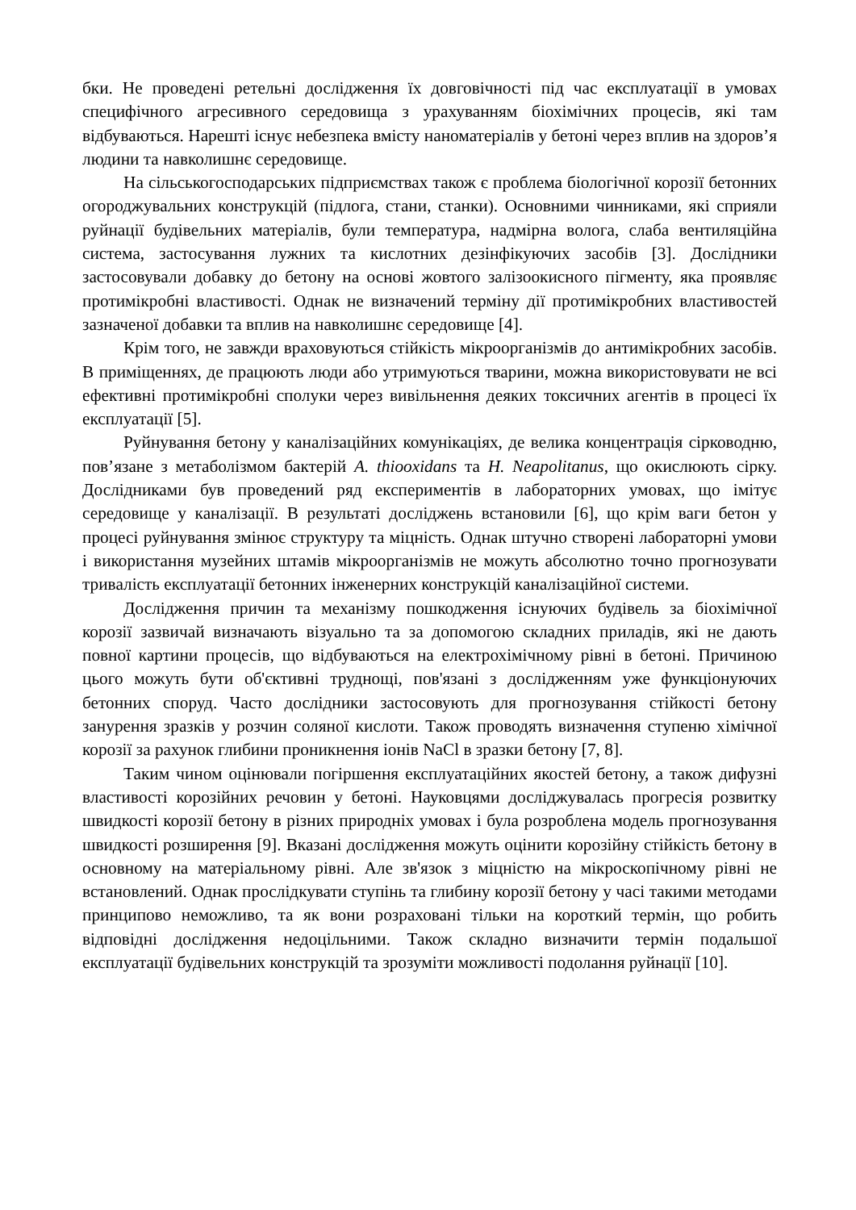бки. Не проведені ретельні дослідження їх довговічності під час експлуатації в умовах специфічного агресивного середовища з урахуванням біохімічних процесів, які там відбуваються. Нарешті існує небезпека вмісту наноматеріалів у бетоні через вплив на здоров’я людини та навколишнє середовище.
На сільськогосподарських підприємствах також є проблема біологічної корозії бетонних огороджувальних конструкцій (підлога, стани, станки). Основними чинниками, які сприяли руйнації будівельних матеріалів, були температура, надмірна волога, слаба вентиляційна система, застосування лужних та кислотних дезінфікуючих засобів [3]. Дослідники застосовували добавку до бетону на основі жовтого залізоокисного пігменту, яка проявляє протимікробні властивості. Однак не визначений терміну дії протимікробних властивостей зазначеної добавки та вплив на навколишнє середовище [4].
Крім того, не завжди враховуються стійкість мікроорганізмів до антимікробних засобів. В приміщеннях, де працюють люди або утримуються тварини, можна використовувати не всі ефективні протимікробні сполуки через вивільнення деяких токсичних агентів в процесі їх експлуатації [5].
Руйнування бетону у каналізаційних комунікаціях, де велика концентрація сірководню, пов’язане з метаболізмом бактерій A. thiooxidans та H. Neapolitanus, що окислюють сірку. Дослідниками був проведений ряд експериментів в лабораторних умовах, що імітує середовище у каналізації. В результаті досліджень встановили [6], що крім ваги бетон у процесі руйнування змінює структуру та міцність. Однак штучно створені лабораторні умови і використання музейних штамів мікроорганізмів не можуть абсолютно точно прогнозувати тривалість експлуатації бетонних інженерних конструкцій каналізаційної системи.
Дослідження причин та механізму пошкодження існуючих будівель за біохімічної корозії зазвичай визначають візуально та за допомогою складних приладів, які не дають повної картини процесів, що відбуваються на електрохімічному рівні в бетоні. Причиною цього можуть бути об'єктивні труднощі, пов'язані з дослідженням уже функціонуючих бетонних споруд. Часто дослідники застосовують для прогнозування стійкості бетону занурення зразків у розчин соляної кислоти. Також проводять визначення ступеню хімічної корозії за рахунок глибини проникнення іонів NaCl в зразки бетону [7, 8].
Таким чином оцінювали погіршення експлуатаційних якостей бетону, а також дифузні властивості корозійних речовин у бетоні. Науковцями досліджувалась прогресія розвитку швидкості корозії бетону в різних природніх умовах і була розроблена модель прогнозування швидкості розширення [9]. Вказані дослідження можуть оцінити корозійну стійкість бетону в основному на матеріальному рівні. Але зв'язок з міцністю на мікроскопічному рівні не встановлений. Однак прослідкувати ступінь та глибину корозії бетону у часі такими методами принципово неможливо, та як вони розраховані тільки на короткий термін, що робить відповідні дослідження недоцільними. Також складно визначити термін подальшої експлуатації будівельних конструкцій та зрозуміти можливості подолання руйнації [10].